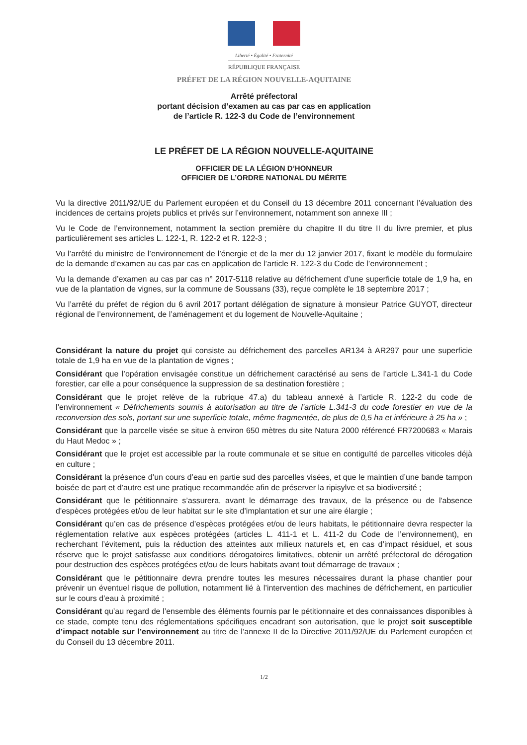Liberté • Égalité • Fraternité
RÉPUBLIQUE FRANÇAISE
PRÉFET DE LA RÉGION NOUVELLE-AQUITAINE
Arrêté préfectoral
portant décision d’examen au cas par cas en application
de l’article R. 122-3 du Code de l’environnement
LE PRÉFET DE LA RÉGION NOUVELLE-AQUITAINE
OFFICIER DE LA LÉGION D’HONNEUR
OFFICIER DE L’ORDRE NATIONAL DU MÉRITE
Vu la directive 2011/92/UE du Parlement européen et du Conseil du 13 décembre 2011 concernant l’évaluation des incidences de certains projets publics et privés sur l’environnement, notamment son annexe III ;
Vu le Code de l’environnement, notamment la section première du chapitre II du titre II du livre premier, et plus particulièrement ses articles L. 122-1, R. 122-2 et R. 122-3 ;
Vu l’arrêté du ministre de l’environnement de l’énergie et de la mer du 12 janvier 2017, fixant le modèle du formulaire de la demande d’examen au cas par cas en application de l’article R. 122-3 du Code de l’environnement ;
Vu la demande d’examen au cas par cas n° 2017-5118 relative au défrichement d’une superficie totale de 1,9 ha, en vue de la plantation de vignes, sur la commune de Soussans (33), reçue complète le 18 septembre 2017 ;
Vu l’arrêté du préfet de région du 6 avril 2017 portant délégation de signature à monsieur Patrice GUYOT, directeur régional de l’environnement, de l’aménagement et du logement de Nouvelle-Aquitaine ;
Considérant la nature du projet qui consiste au défrichement des parcelles AR134 à AR297 pour une superficie totale de 1,9 ha en vue de la plantation de vignes ;
Considérant que l’opération envisagée constitue un défrichement caractérisé au sens de l’article L.341-1 du Code forestier, car elle a pour conséquence la suppression de sa destination forestière ;
Considérant que le projet relève de la rubrique 47.a) du tableau annexé à l’article R. 122-2 du code de l’environnement « Défrichements soumis à autorisation au titre de l’article L.341-3 du code forestier en vue de la reconversion des sols, portant sur une superficie totale, même fragmentée, de plus de 0,5 ha et inférieure à 25 ha » ;
Considérant que la parcelle visée se situe à environ 650 mètres du site Natura 2000 référencé FR7200683 « Marais du Haut Medoc » ;
Considérant que le projet est accessible par la route communale et se situe en contiguïté de parcelles viticoles déjà en culture ;
Considérant la présence d’un cours d’eau en partie sud des parcelles visées, et que le maintien d’une bande tampon boisée de part et d’autre est une pratique recommandée afin de préserver la ripisylve et sa biodiversité ;
Considérant que le pétitionnaire s’assurera, avant le démarrage des travaux, de la présence ou de l'absence d'espèces protégées et/ou de leur habitat sur le site d’implantation et sur une aire élargie ;
Considérant qu’en cas de présence d’espèces protégées et/ou de leurs habitats, le pétitionnaire devra respecter la réglementation relative aux espèces protégées (articles L. 411-1 et L. 411-2 du Code de l’environnement), en recherchant l’évitement, puis la réduction des atteintes aux milieux naturels et, en cas d’impact résiduel, et sous réserve que le projet satisfasse aux conditions dérogatoires limitatives, obtenir un arrêté préfectoral de dérogation pour destruction des espèces protégées et/ou de leurs habitats avant tout démarrage de travaux ;
Considérant que le pétitionnaire devra prendre toutes les mesures nécessaires durant la phase chantier pour prévenir un éventuel risque de pollution, notamment lié à l’intervention des machines de défrichement, en particulier sur le cours d’eau à proximité ;
Considérant qu’au regard de l’ensemble des éléments fournis par le pétitionnaire et des connaissances disponibles à ce stade, compte tenu des réglementations spécifiques encadrant son autorisation, que le projet soit susceptible d’impact notable sur l’environnement au titre de l’annexe II de la Directive 2011/92/UE du Parlement européen et du Conseil du 13 décembre 2011.
1/2